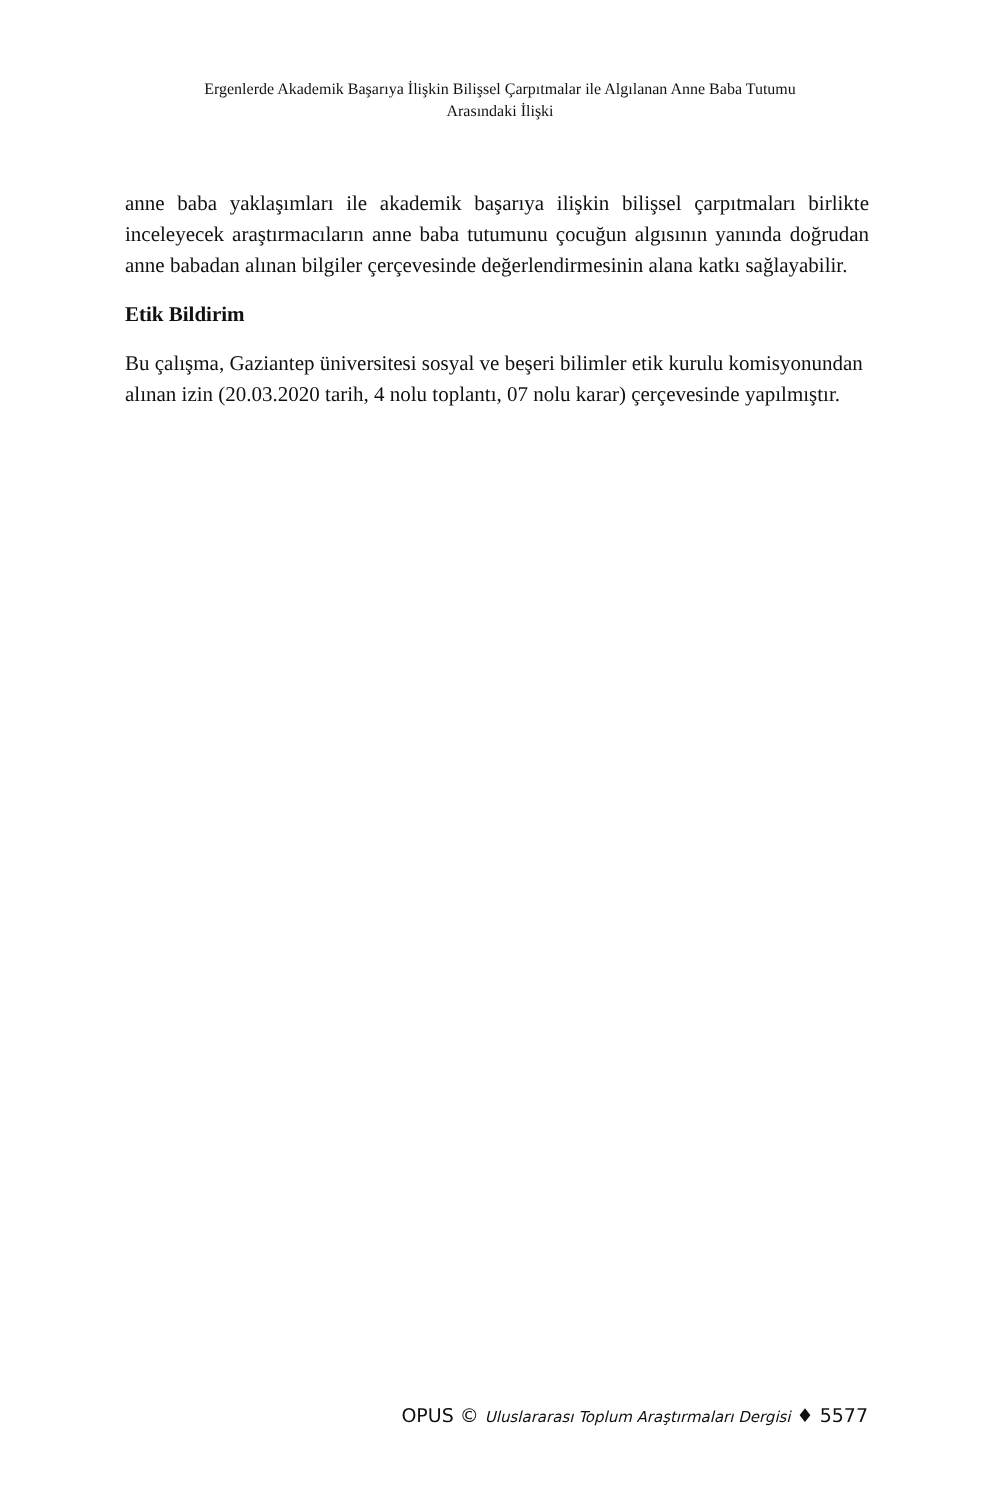Ergenlerde Akademik Başarıya İlişkin Bilişsel Çarpıtmalar ile Algılanan Anne Baba Tutumu
Arasındaki İlişki
anne baba yaklaşımları ile akademik başarıya ilişkin bilişsel çarpıtmaları birlikte inceleyecek araştırmacıların anne baba tutumunu çocuğun algısının yanında doğrudan anne babadan alınan bilgiler çerçevesinde değerlendirmesinin alana katkı sağlayabilir.
Etik Bildirim
Bu çalışma, Gaziantep üniversitesi sosyal ve beşeri bilimler etik kurulu komisyonundan alınan izin (20.03.2020 tarih, 4 nolu toplantı, 07 nolu karar) çerçevesinde yapılmıştır.
OPUS © Uluslararası Toplum Araştırmaları Dergisi ♦ 5577